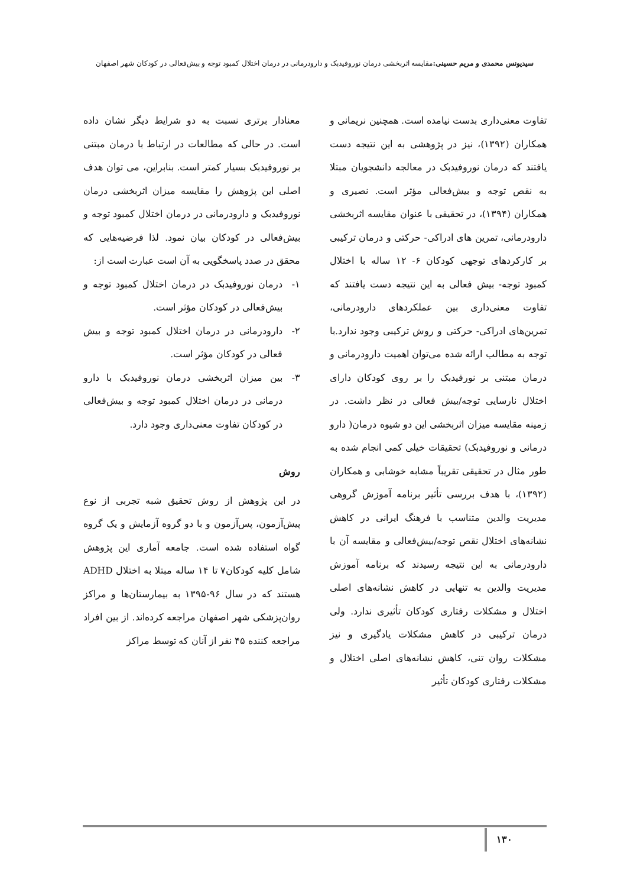سیدیونس محمدی و مریم حسینی: مقایسه اثربخشی درمان نوروفیدبک و دارودرمانی در درمان اختلال کمبود توجه و بیش‌فعالی در کودکان شهر اصفهان
تفاوت معنی‌داری بدست نیامده است. همچنین نریمانی و همکاران (۱۳۹۲)، نیز در پژوهشی به این نتیجه دست یافتند که درمان نوروفیدبک در معالجه دانشجویان مبتلا به نقص توجه و بیش‌فعالی مؤثر است. نصیری و همکاران (۱۳۹۴)، در تحقیقی با عنوان مقایسه اثربخشی دارودرمانی، تمرین های ادراکی- حرکتی و درمان ترکیبی بر کارکردهای توجهی کودکان ۶- ۱۲ ساله با اختلال کمبود توجه- بیش فعالی به این نتیجه دست یافتند که تفاوت معنی‌داری بین عملکردهای دارودرمانی، تمرین‌های ادراکی- حرکتی و روش ترکیبی وجود ندارد.با توجه به مطالب ارائه شده می‌توان اهمیت دارودرمانی و درمان مبتنی بر نورفیدبک را بر روی کودکان دارای اختلال نارسایی توجه/بیش فعالی در نظر داشت. در زمینه مقایسه میزان اثربخشی این دو شیوه درمان( دارو درمانی و نوروفیدبک) تحقیقات خیلی کمی انجام شده به طور مثال در تحقیقی تقریباً مشابه خوشابی و همکاران (۱۳۹۲)، با هدف بررسی تأثیر برنامه آموزش گروهی مدیریت والدین متناسب با فرهنگ ایرانی در کاهش نشانه‌های اختلال نقص توجه/بیش‌فعالی و مقایسه آن با دارودرمانی به این نتیجه رسیدند که برنامه آموزش مدیریت والدین به تنهایی در کاهش نشانه‌های اصلی اختلال و مشکلات رفتاری کودکان تأثیری ندارد. ولی درمان ترکیبی در کاهش مشکلات یادگیری و نیز مشکلات روان تنی، کاهش نشانه‌های اصلی اختلال و مشکلات رفتاری کودکان تأثیر
معنادار برتری نسبت به دو شرایط دیگر نشان داده است. در حالی که مطالعات در ارتباط با درمان مبتنی بر نوروفیدبک بسیار کمتر است. بنابراین، می توان هدف اصلی این پژوهش را مقایسه میزان اثربخشی درمان نوروفیدبک و دارودرمانی در درمان اختلال کمبود توجه و بیش‌فعالی در کودکان بیان نمود. لذا فرضیه‌هایی که محقق در صدد پاسخگویی به آن است عبارت است از:
۱- درمان نوروفیدبک در درمان اختلال کمبود توجه و بیش‌فعالی در کودکان مؤثر است.
۲- دارودرمانی در درمان اختلال کمبود توجه و بیش فعالی در کودکان مؤثر است.
۳- بین میزان اثربخشی درمان نوروفیدبک با دارو درمانی در درمان اختلال کمبود توجه و بیش‌فعالی در کودکان تفاوت معنی‌داری وجود دارد.
روش
در این پژوهش از روش تحقیق شبه تجربی از نوع پیش‌آزمون، پس‌آزمون و با دو گروه آزمایش و یک گروه گواه استفاده شده است. جامعه آماری این پژوهش شامل کلیه کودکان۷ تا ۱۴ ساله مبتلا به اختلال ADHD هستند که در سال ۹۶-۱۳۹۵ به بیمارستان‌ها و مراکز روان‌پزشکی شهر اصفهان مراجعه کرده‌اند. از بین افراد مراجعه کننده ۴۵ نفر از آنان که توسط مراکز
۱۳۰